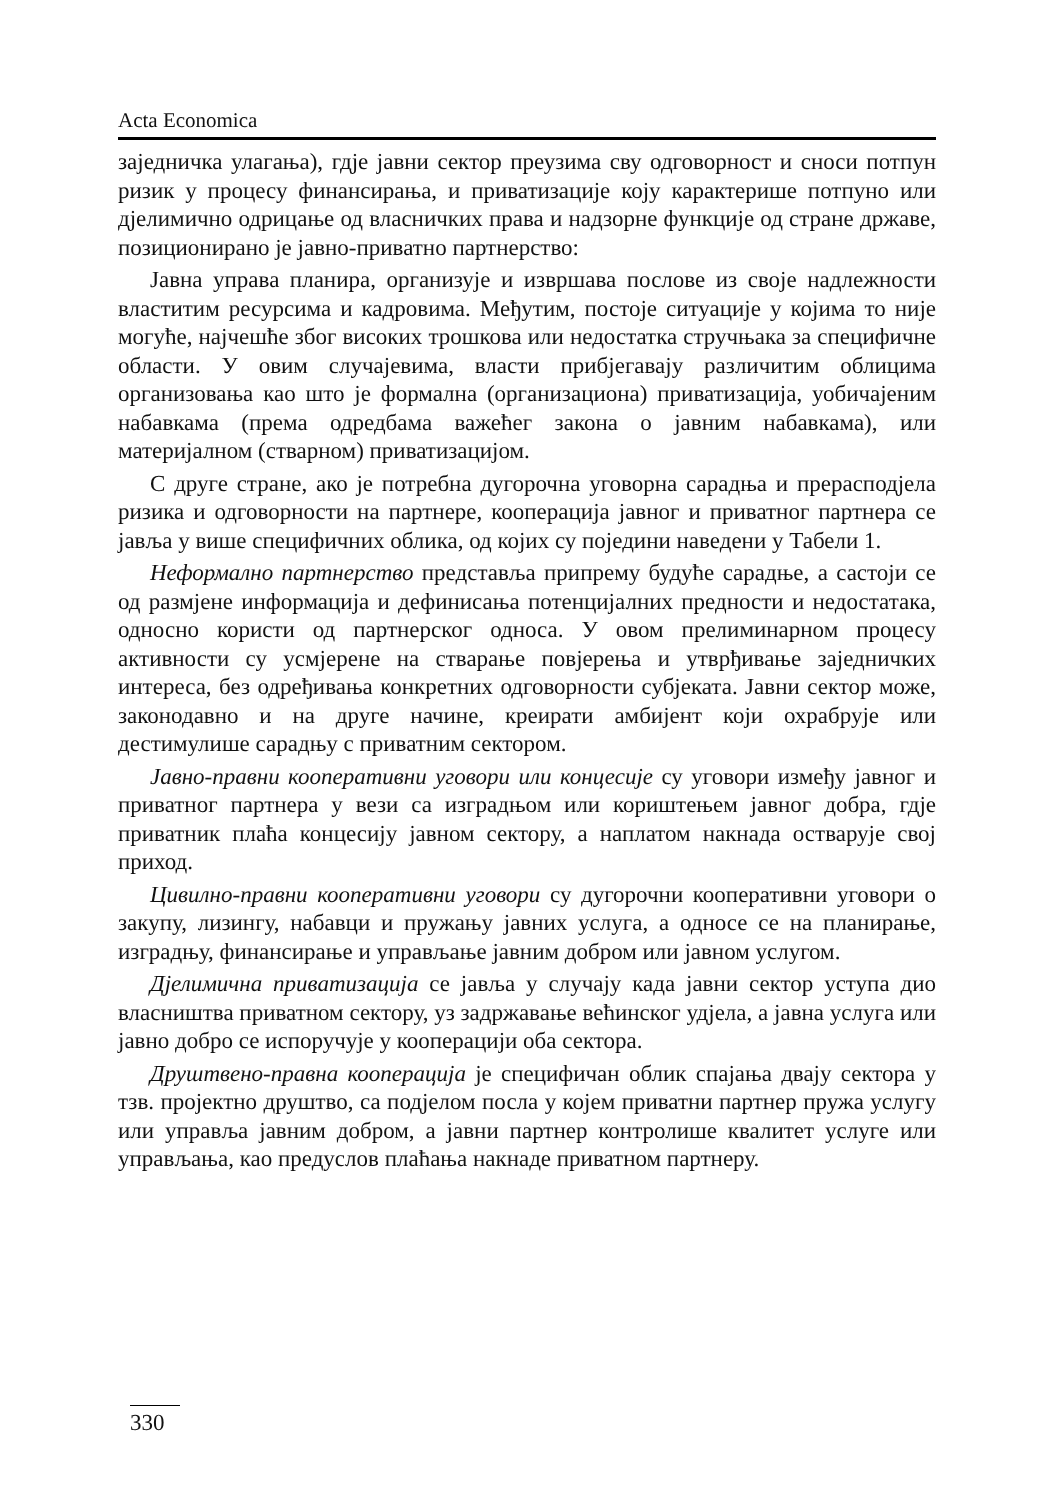Acta Economica
заједничка улагања), гдје јавни сектор преузима сву одговорност и сноси потпун ризик у процесу финансирања, и приватизације коју карактерише потпуно или дјелимично одрицање од власничких права и надзорне функције од стране државе, позиционирано је јавно-приватно партнерство:
Јавна управа планира, организује и извршава послове из своје надлежности властитим ресурсима и кадровима. Међутим, постоје ситуације у којима то није могуће, најчешће због високих трошкова или недостатка стручњака за специфичне области. У овим случајевима, власти прибјегавају различитим облицима организовања као што је формална (организациона) приватизација, уобичајеним набавкама (према одредбама важећег закона о јавним набавкама), или материјалном (стварном) приватизацијом.
С друге стране, ако је потребна дугорочна уговорна сарадња и прерасподјела ризика и одговорности на партнере, кооперација јавног и приватног партнера се јавља у више специфичних облика, од којих су поједини наведени у Табели 1.
Неформално партнерство представља припрему будуће сарадње, а састоји се од размјене информација и дефинисања потенцијалних предности и недостатака, односно користи од партнерског односа. У овом прелиминарном процесу активности су усмјерене на стварање повјерења и утврђивање заједничких интереса, без одређивања конкретних одговорности субјеката. Јавни сектор може, законодавно и на друге начине, креирати амбијент који охрабрује или дестимулише сарадњу с приватним сектором.
Јавно-правни кооперативни уговори или концесије су уговори између јавног и приватног партнера у вези са изградњом или кориштењем јавног добра, гдје приватник плаћа концесију јавном сектору, а наплатом накнада остварује свој приход.
Цивилно-правни кооперативни уговори су дугорочни кооперативни уговори о закупу, лизингу, набавци и пружању јавних услуга, а односе се на планирање, изградњу, финансирање и управљање јавним добром или јавном услугом.
Дјелимична приватизација се јавља у случају када јавни сектор уступа дио власништва приватном сектору, уз задржавање већинског удјела, а јавна услуга или јавно добро се испоручује у кооперацији оба сектора.
Друштвено-правна кооперација је специфичан облик спајања двају сектора у тзв. пројектно друштво, са подјелом посла у којем приватни партнер пружа услугу или управља јавним добром, а јавни партнер контролише квалитет услуге или управљања, као предуслов плаћања накнаде приватном партнеру.
330